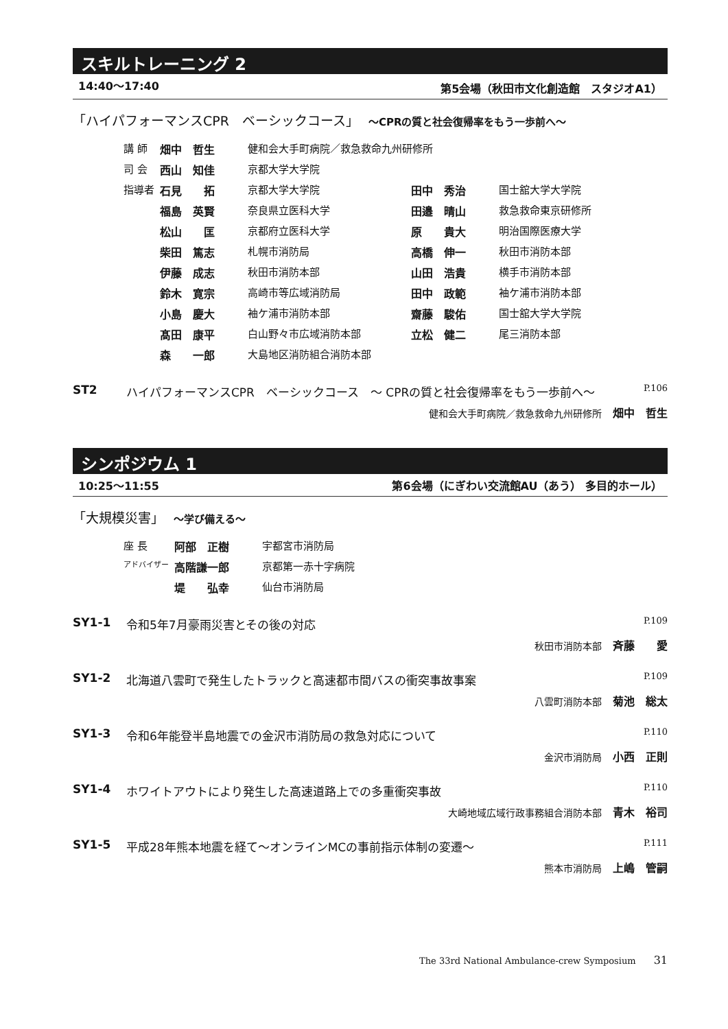スキルトレーニング 2
14:40〜17:40 第5会場（秋田市文化創造館　スタジオA1）
「ハイパフォーマンスCPR　ベーシックコース」 〜CPRの質と社会復帰率をもう一歩前へ〜
| 講 師 | 畑中 哲生 | 健和会大手町病院／救急救命九州研修所 | | |
| 司 会 | 西山 知佳 | 京都大学大学院 | | |
| 指導者 | 石見 拓 | 京都大学大学院 | 田中 秀治 | 国士舘大学大学院 |
| | 福島 英賢 | 奈良県立医科大学 | 田邉 晴山 | 救急救命東京研修所 |
| | 松山 匡 | 京都府立医科大学 | 原 貴大 | 明治国際医療大学 |
| | 柴田 篤志 | 札幌市消防局 | 高橋 伸一 | 秋田市消防本部 |
| | 伊藤 成志 | 秋田市消防本部 | 山田 浩貴 | 横手市消防本部 |
| | 鈴木 寛宗 | 高崎市等広域消防局 | 田中 政範 | 袖ケ浦市消防本部 |
| | 小島 慶大 | 袖ケ浦市消防本部 | 齋藤 駿佑 | 国士舘大学大学院 |
| | 髙田 康平 | 白山野々市広域消防本部 | 立松 健二 | 尾三消防本部 |
| | 森 一郎 | 大島地区消防組合消防本部 | | |
ST2 ハイパフォーマンスCPR　ベーシックコース　〜 CPRの質と社会復帰率をもう一歩前へ〜 P.106
健和会大手町病院／救急救命九州研修所 畑中　哲生
シンポジウム 1
10:25〜11:55 第6会場（にぎわい交流館AU（あう） 多目的ホール）
「大規模災害」 〜学び備える〜
| 座 長 | 阿部 正樹 | 宇都宮市消防局 |
| アドバイザー | 高階謙一郎 | 京都第一赤十字病院 |
| | 堤 弘幸 | 仙台市消防局 |
SY1-1 令和5年7月豪雨災害とその後の対応 P.109
秋田市消防本部 斉藤　　愛
SY1-2 北海道八雲町で発生したトラックと高速都市間バスの衝突事故事案 P.109
八雲町消防本部 菊池　総太
SY1-3 令和6年能登半島地震での金沢市消防局の救急対応について P.110
金沢市消防局 小西　正則
SY1-4 ホワイトアウトにより発生した高速道路上での多重衝突事故 P.110
大崎地域広域行政事務組合消防本部 青木　裕司
SY1-5 平成28年熊本地震を経て〜オンラインMCの事前指示体制の変遷〜 P.111
熊本市消防局 上嶋　管嗣
The 33rd National Ambulance-crew Symposium　　31